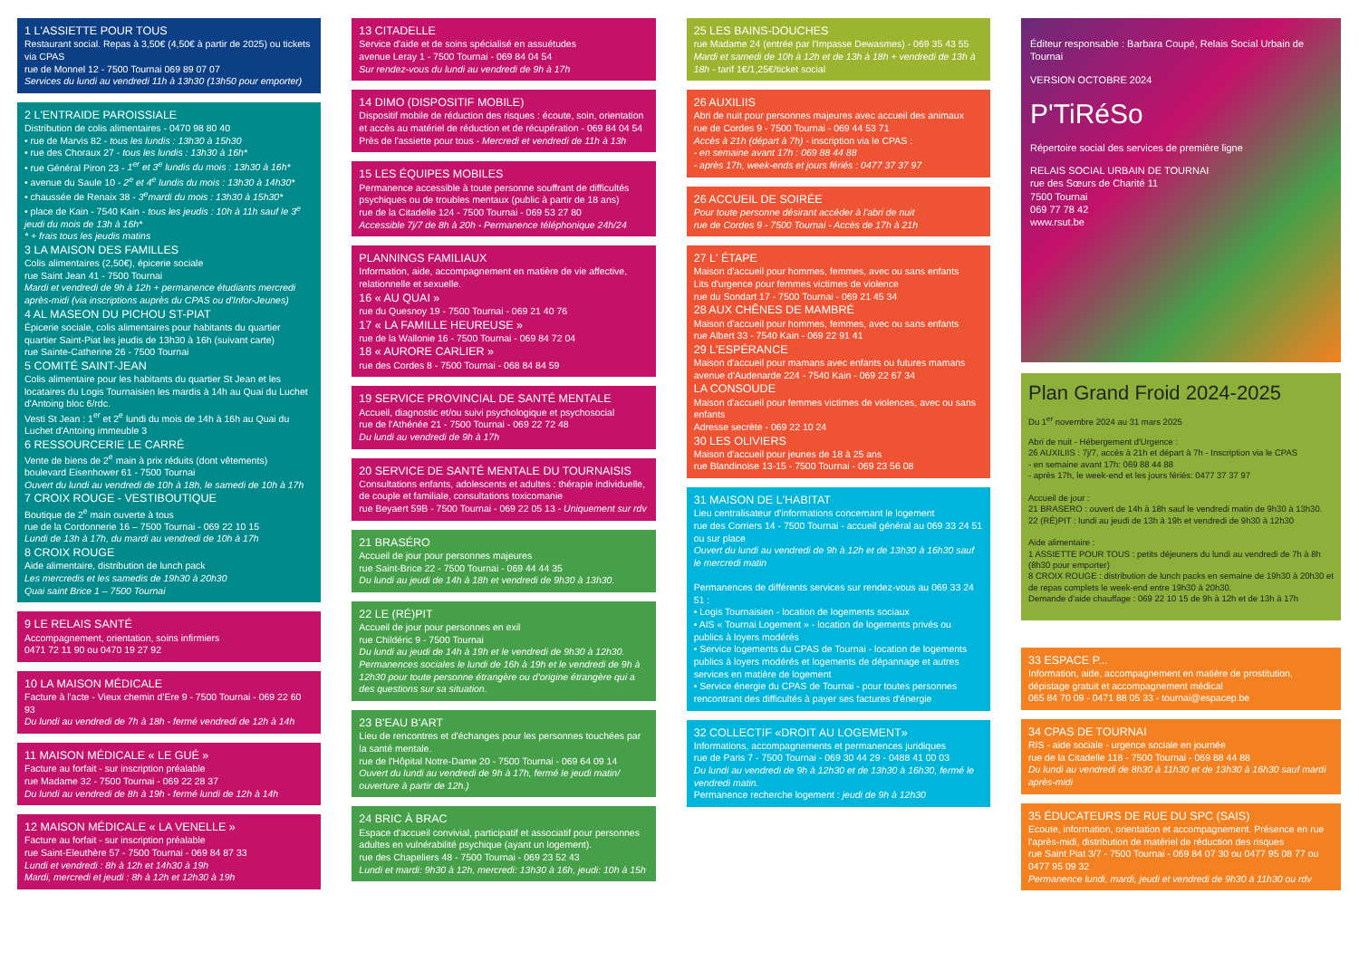1 L'ASSIETTE POUR TOUS
Restaurant social. Repas à 3,50€ (4,50€ à partir de 2025) ou tickets via CPAS
rue de Monnel 12 - 7500 Tournai 069 89 07 07
Services du lundi au vendredi 11h à 13h30 (13h50 pour emporter)
2 L'ENTRAIDE PAROISSIALE
Distribution de colis alimentaires - 0470 98 80 40
• rue de Marvis 82 - tous les lundis : 13h30 à 15h30
• rue des Choraux 27 - tous les lundis : 13h30 à 16h*
• rue Général Piron 23 - 1<sup>er</sup> et 3<sup>e</sup> lundis du mois : 13h30 à 16h*
• avenue du Saule 10 - 2<sup>e</sup> et 4<sup>e</sup> lundis du mois : 13h30 à 14h30*
• chaussée de Renaix 38 - 3<sup>e</sup>mardi du mois : 13h30 à 15h30*
• place de Kain - 7540 Kain - tous les jeudis : 10h à 11h sauf le 3<sup>e</sup> jeudi du mois de 13h à 16h*
* + frais tous les jeudis matins
3 LA MAISON DES FAMILLES
Colis alimentaires (2,50€), épicerie sociale
rue Saint Jean 41 - 7500 Tournai
Mardi et vendredi de 9h à 12h + permanence étudiants mercredi après-midi (via inscriptions auprès du CPAS ou d'Infor-Jeunes)
4 AL MASEON DU PICHOU ST-PIAT
Épicerie sociale, colis alimentaires pour habitants du quartier quartier Saint-Piat les jeudis de 13h30 à 16h (suivant carte)
rue Sainte-Catherine 26 - 7500 Tournai
5 COMITÉ SAINT-JEAN
Colis alimentaire pour les habitants du quartier St Jean et les locataires du Logis Tournaisien les mardis à 14h au Quai du Luchet d'Antoing bloc 6/rdc.
Vesti St Jean : 1<sup>er</sup> et 2<sup>e</sup> lundi du mois de 14h à 16h au Quai du Luchet d'Antoing immeuble 3
6 RESSOURCERIE LE CARRÉ
Vente de biens de 2<sup>e</sup> main à prix réduits (dont vêtements)
boulevard Eisenhower 61 - 7500 Tournai
Ouvert du lundi au vendredi de 10h à 18h, le samedi de 10h à 17h
7 CROIX ROUGE - VESTIBOUTIQUE
Boutique de 2<sup>e</sup> main ouverte à tous
rue de la Cordonnerie 16 – 7500 Tournai - 069 22 10 15
Lundi de 13h à 17h, du mardi au vendredi de 10h à 17h
8 CROIX ROUGE
Aide alimentaire, distribution de lunch pack
Les mercredis et les samedis de 19h30 à 20h30
Quai saint Brice 1 – 7500 Tournai
9 LE RELAIS SANTÉ
Accompagnement, orientation, soins infirmiers
0471 72 11 90 ou 0470 19 27 92
10 LA MAISON MÉDICALE
Facture à l'acte - Vieux chemin d'Ere 9 - 7500 Tournai - 069 22 60 93
Du lundi au vendredi de 7h à 18h - fermé vendredi de 12h à 14h
11 MAISON MÉDICALE « LE GUÉ »
Facture au forfait - sur inscription préalable
rue Madame 32 - 7500 Tournai - 069 22 28 37
Du lundi au vendredi de 8h à 19h - fermé lundi de 12h à 14h
12 MAISON MÉDICALE « LA VENELLE »
Facture au forfait - sur inscription préalable
rue Saint-Eleuthère 57 - 7500 Tournai - 069 84 87 33
Lundi et vendredi : 8h à 12h et 14h30 à 19h
Mardi, mercredi et jeudi : 8h à 12h et 12h30 à 19h
13 CITADELLE
Service d'aide et de soins spécialisé en assuétudes
avenue Leray 1 - 7500 Tournai - 069 84 04 54
Sur rendez-vous du lundi au vendredi de 9h à 17h
14 DIMO (DISPOSITIF MOBILE)
Dispositif mobile de réduction des risques : écoute, soin, orientation et accès au matériel de réduction et de récupération - 069 84 04 54
Près de l'assiette pour tous - Mercredi et vendredi de 11h à 13h
15 LES ÉQUIPES MOBILES
Permanence accessible à toute personne souffrant de difficultés psychiques ou de troubles mentaux (public à partir de 18 ans)
rue de la Citadelle 124 - 7500 Tournai - 069 53 27 80
Accessible 7j/7 de 8h à 20h - Permanence téléphonique 24h/24
PLANNINGS FAMILIAUX
Information, aide, accompagnement en matière de vie affective, relationnelle et sexuelle.
16 « AU QUAI »
rue du Quesnoy 19 - 7500 Tournai - 069 21 40 76
17 « LA FAMILLE HEUREUSE »
rue de la Wallonie 16 - 7500 Tournai - 069 84 72 04
18 « AURORE CARLIER »
rue des Cordes 8 - 7500 Tournai - 068 84 84 59
19 SERVICE PROVINCIAL DE SANTÉ MENTALE
Accueil, diagnostic et/ou suivi psychologique et psychosocial
rue de l'Athénée 21 - 7500 Tournai - 069 22 72 48
Du lundi au vendredi de 9h à 17h
20 SERVICE DE SANTÉ MENTALE DU TOURNAISIS
Consultations enfants, adolescents et adultes : thérapie individuelle, de couple et familiale, consultations toxicomanie
rue Beyaert 59B - 7500 Tournai - 069 22 05 13 - Uniquement sur rdv
21 BRASÉRO
Accueil de jour pour personnes majeures
rue Saint-Brice 22 - 7500 Tournai - 069 44 44 35
Du lundi au jeudi de 14h à 18h et vendredi de 9h30 à 13h30.
22 LE (RÉ)PIT
Accueil de jour pour personnes en exil
rue Childéric 9 - 7500 Tournai
Du lundi au jeudi de 14h à 19h et le vendredi de 9h30 à 12h30. Permanences sociales le lundi de 16h à 19h et le vendredi de 9h à 12h30 pour toute personne étrangère ou d'origine étrangère qui a des questions sur sa situation.
23 B'EAU B'ART
Lieu de rencontres et d'échanges pour les personnes touchées par la santé mentale.
rue de l'Hôpital Notre-Dame 20 - 7500 Tournai - 069 64 09 14
Ouvert du lundi au vendredi de 9h à 17h, fermé le jeudi matin/ ouverture à partir de 12h.)
24 BRIC À BRAC
Espace d'accueil convivial, participatif et associatif pour personnes adultes en vulnérabilité psychique (ayant un logement).
rue des Chapeliers 48 - 7500 Tournai - 069 23 52 43
Lundi et mardi: 9h30 à 12h, mercredi: 13h30 à 16h, jeudi: 10h à 15h
25 LES BAINS-DOUCHES
rue Madame 24 (entrée par l'Impasse Dewasmes) - 069 35 43 55
Mardi et samedi de 10h à 12h et de 13h à 18h + vendredi de 13h à 18h - tarif 1€/1,25€/ticket social
26 AUXILIIS
Abri de nuit pour personnes majeures avec accueil des animaux
rue de Cordes 9 - 7500 Tournai - 069 44 53 71
Accès à 21h (départ à 7h) - inscription via le CPAS :
- en semaine avant 17h : 069 88 44 88
- après 17h, week-ends et jours fériés : 0477 37 37 97
26 ACCUEIL DE SOIRÉE
Pour toute personne désirant accéder à l'abri de nuit
rue de Cordes 9 - 7500 Tournai - Accès de 17h à 21h
27 L' ÉTAPE
Maison d'accueil pour hommes, femmes, avec ou sans enfants
Lits d'urgence pour femmes victimes de violence
rue du Sondart 17 - 7500 Tournai - 069 21 45 34
28 AUX CHÊNES DE MAMBRÉ
Maison d'accueil pour hommes, femmes, avec ou sans enfants
rue Albert 33 - 7540 Kain - 069 22 91 41
29 L'ESPÉRANCE
Maison d'accueil pour mamans avec enfants ou futures mamans
avenue d'Audenarde 224 - 7540 Kain - 069 22 67 34
LA CONSOUDE
Maison d'accueil pour femmes victimes de violences, avec ou sans enfants
Adresse secrète - 069 22 10 24
30 LES OLIVIERS
Maison d'accueil pour jeunes de 18 à 25 ans
rue Blandinoise 13-15 - 7500 Tournai - 069 23 56 08
31 MAISON DE L'HABITAT
Lieu centralisateur d'informations concernant le logement
rue des Corriers 14 - 7500 Tournai - accueil général au 069 33 24 51 ou sur place
Ouvert du lundi au vendredi de 9h à 12h et de 13h30 à 16h30 sauf le mercredi matin
Permanences de différents services sur rendez-vous au 069 33 24 51 :
• Logis Tournaisien - location de logements sociaux
• AIS « Tournai Logement » - location de logements privés ou publics à loyers modérés
• Service logements du CPAS de Tournai - location de logements publics à loyers modérés et logements de dépannage et autres services en matière de logement
• Service énergie du CPAS de Tournai - pour toutes personnes rencontrant des difficultés à payer ses factures d'énergie
32 COLLECTIF «DROIT AU LOGEMENT»
Informations, accompagnements et permanences juridiques
rue de Paris 7 - 7500 Tournai - 069 30 44 29 - 0488 41 00 03
Du lundi au vendredi de 9h à 12h30 et de 13h30 à 16h30, fermé le vendredi matin.
Permanence recherche logement : jeudi de 9h à 12h30
Éditeur responsable : Barbara Coupé, Relais Social Urbain de Tournai
VERSION OCTOBRE 2024
P'TiRéSo
Répertoire social des services de première ligne
RELAIS SOCIAL URBAIN DE TOURNAI
rue des Sœurs de Charité 11
7500 Tournai
069 77 78 42
www.rsut.be
Plan Grand Froid 2024-2025
Du 1<sup>er</sup> novembre 2024 au 31 mars 2025
Abri de nuit - Hébergement d'Urgence :
26 AUXILIIS : 7j/7, accès à 21h et départ à 7h - Inscription via le CPAS
- en semaine avant 17h: 069 88 44 88
- après 17h, le week-end et les jours fériés: 0477 37 37 97
Accueil de jour :
21 BRASERO : ouvert de 14h à 18h sauf le vendredi matin de 9h30 à 13h30.
22 (RÉ)PIT : lundi au jeudi de 13h à 19h et vendredi de 9h30 à 12h30
Aide alimentaire :
1 ASSIETTE POUR TOUS : petits déjeuners du lundi au vendredi de 7h à 8h (8h30 pour emporter)
8 CROIX ROUGE : distribution de lunch packs en semaine de 19h30 à 20h30 et de repas complets le week-end entre 19h30 à 20h30.
Demande d'aide chauffage : 069 22 10 15 de 9h à 12h et de 13h à 17h
33 ESPACE P...
Information, aide, accompagnement en matière de prostitution, dépistage gratuit et accompagnement médical
065 84 70 09 - 0471 88 05 33 - tournai@espacep.be
34 CPAS DE TOURNAI
RIS - aide sociale - urgence sociale en journée
rue de la Citadelle 118 - 7500 Tournai - 069 88 44 88
Du lundi au vendredi de 8h30 à 11h30 et de 13h30 à 16h30 sauf mardi après-midi
35 ÉDUCATEURS DE RUE DU SPC (SAIS)
Ecoute, information, orientation et accompagnement. Présence en rue l'après-midi, distribution de matériel de réduction des risques
rue Saint Piat 3/7 - 7500 Tournai - 069 84 07 30 ou 0477 95 08 77 ou 0477 95 09 32
Permanence lundi, mardi, jeudi et vendredi de 9h30 à 11h30 ou rdv